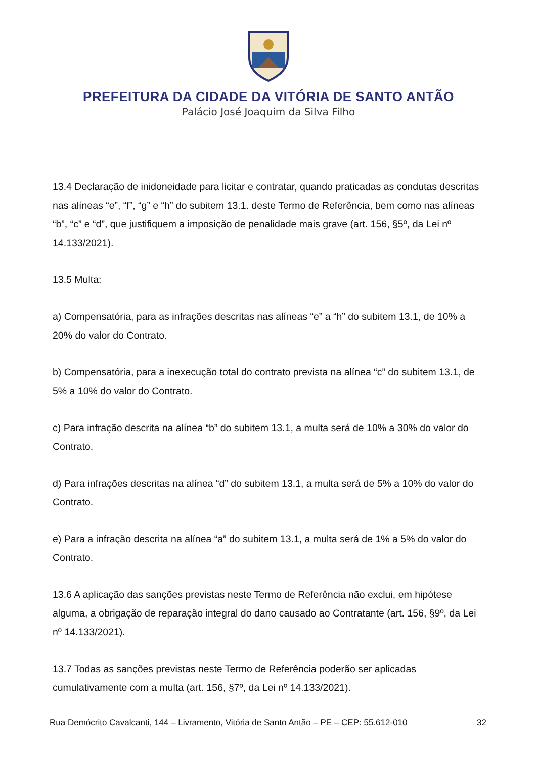PREFEITURA DA CIDADE DA VITÓRIA DE SANTO ANTÃO
Palácio José Joaquim da Silva Filho
13.4 Declaração de inidoneidade para licitar e contratar, quando praticadas as condutas descritas nas alíneas “e”, “f”, “g” e “h” do subitem 13.1. deste Termo de Referência, bem como nas alíneas “b”, “c” e “d”, que justifiquem a imposição de penalidade mais grave (art. 156, §5º, da Lei nº 14.133/2021).
13.5 Multa:
a) Compensatória, para as infrações descritas nas alíneas “e” a “h” do subitem 13.1, de 10% a 20% do valor do Contrato.
b) Compensatória, para a inexecução total do contrato prevista na alínea “c” do subitem 13.1, de 5% a 10% do valor do Contrato.
c) Para infração descrita na alínea “b” do subitem 13.1, a multa será de 10% a 30% do valor do Contrato.
d) Para infrações descritas na alínea “d” do subitem 13.1, a multa será de 5% a 10% do valor do Contrato.
e) Para a infração descrita na alínea “a” do subitem 13.1, a multa será de 1% a 5% do valor do Contrato.
13.6 A aplicação das sanções previstas neste Termo de Referência não exclui, em hipótese alguma, a obrigação de reparação integral do dano causado ao Contratante (art. 156, §9º, da Lei nº 14.133/2021).
13.7 Todas as sanções previstas neste Termo de Referência poderão ser aplicadas cumulativamente com a multa (art. 156, §7º, da Lei nº 14.133/2021).
Rua Demócrito Cavalcanti, 144 – Livramento, Vitória de Santo Antão – PE – CEP: 55.612-010 32